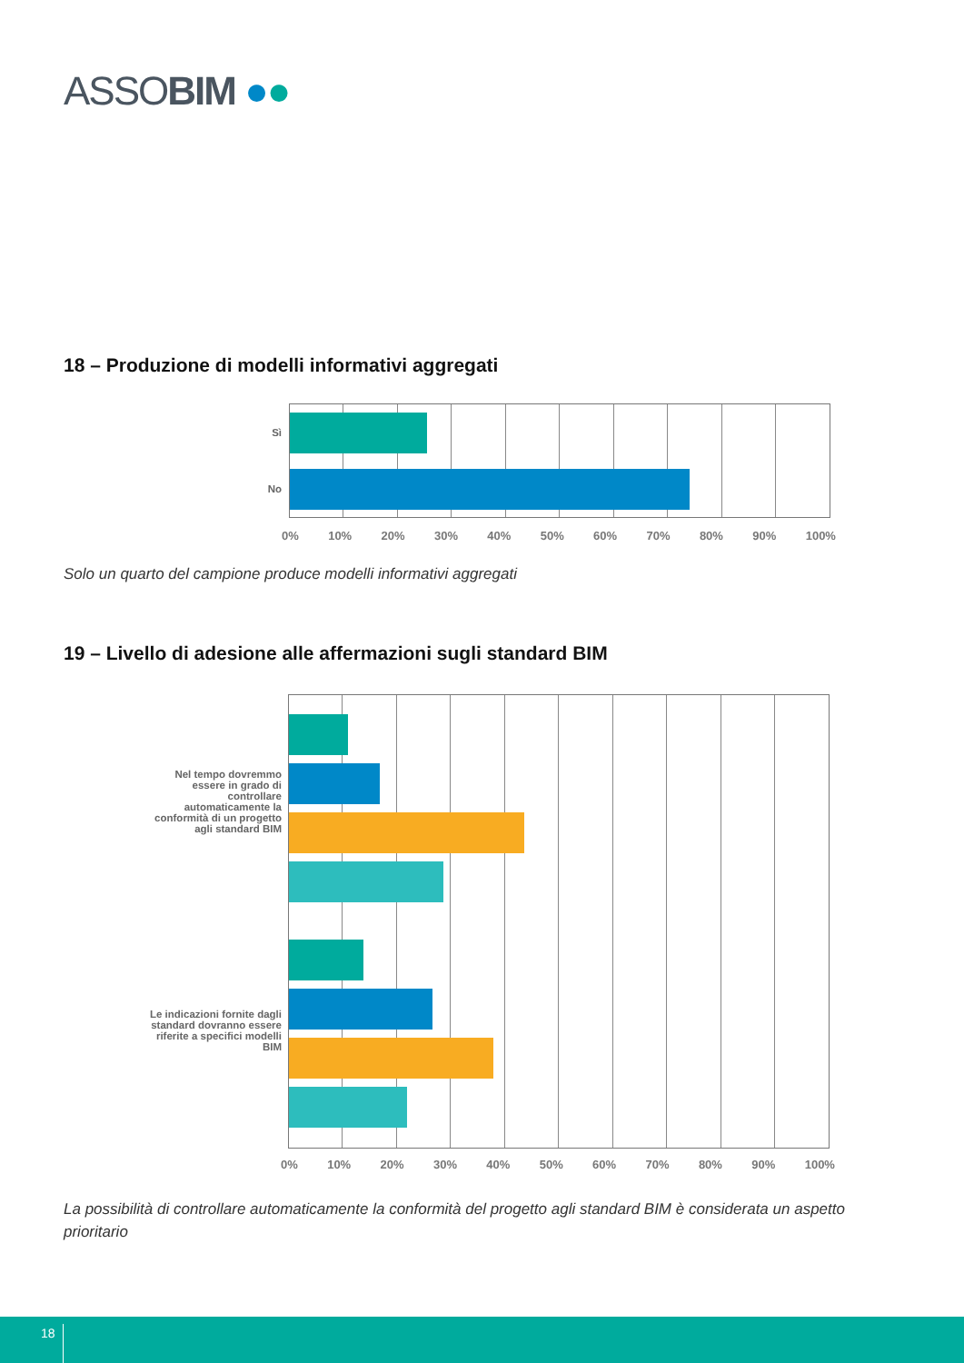ASSOBIM ●●
18 – Produzione di modelli informativi aggregati
Sì
No
0% 10% 20% 30% 40% 50% 60% 70% 80% 90% 100%
Solo un quarto del campione produce modelli informativi aggregati
19 – Livello di adesione alle affermazioni sugli standard BIM
Nel tempo dovremmo essere in grado di controllare automaticamente la conformità di un progetto agli standard BIM
Le indicazioni fornite dagli standard dovranno essere riferite a specifici modelli BIM
0% 10% 20% 30% 40% 50% 60% 70% 80% 90% 100%
La possibilità di controllare automaticamente la conformità del progetto agli standard BIM è considerata un aspetto prioritario
18